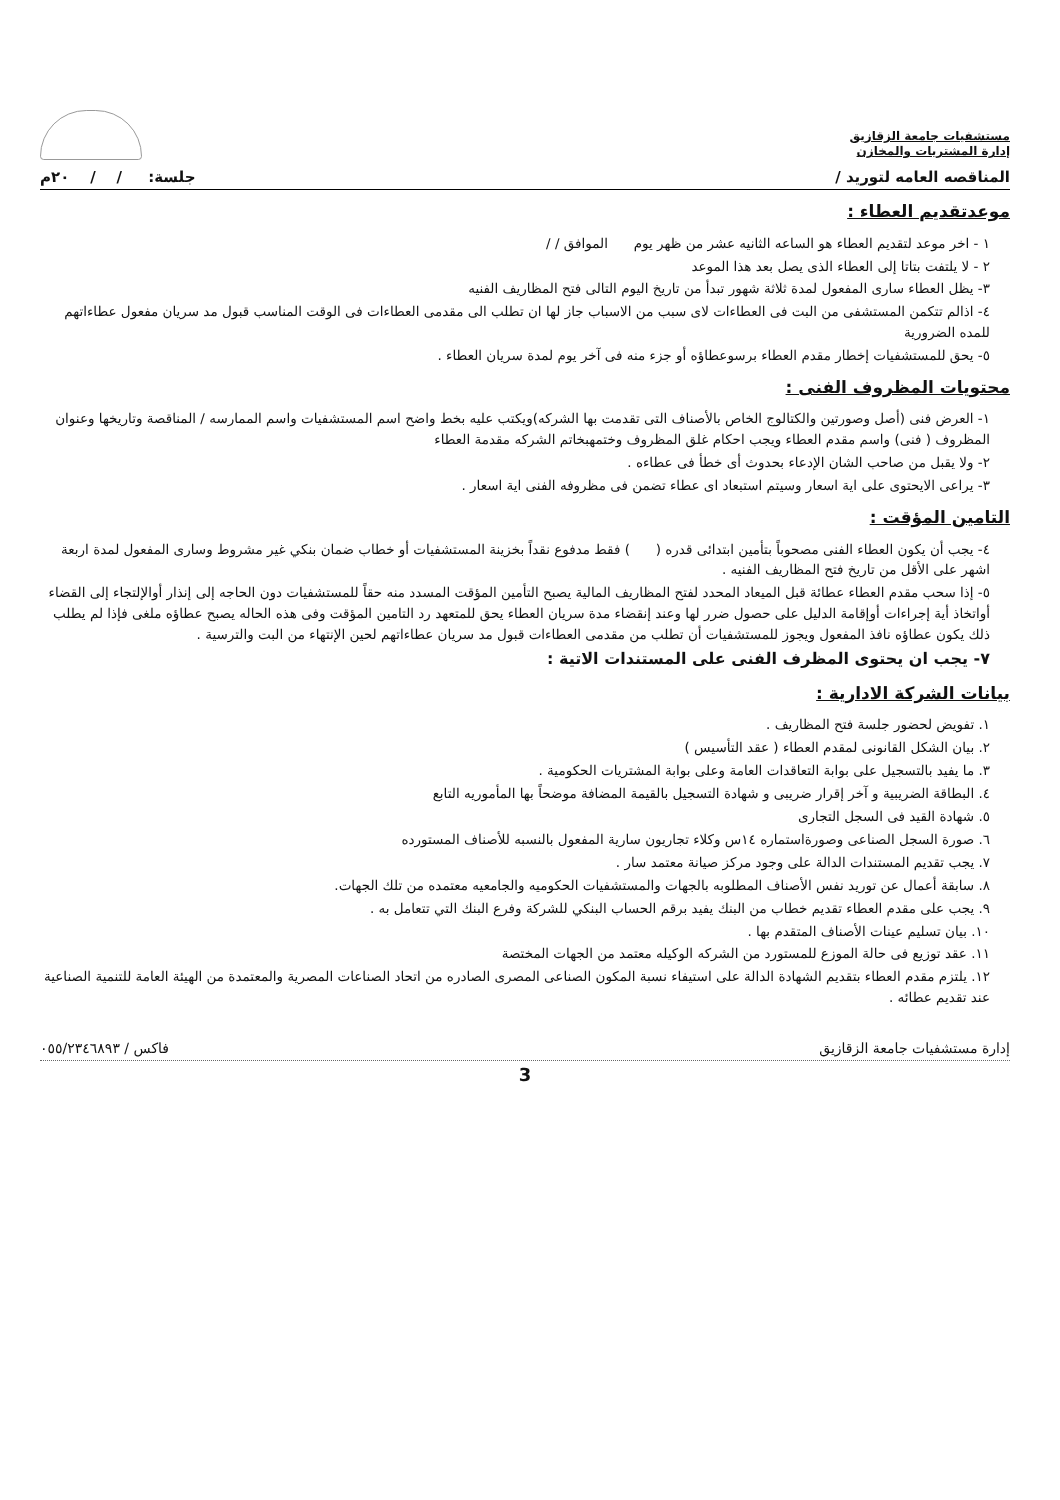مستشفيات جامعة الزقازيق
إدارة المشتريات والمخازن
المناقصه العامه لتوريد / جلسة: / / ٢٠م
موعدتقديم العطاء :
١ - اخر موعد لتقديم العطاء هو الساعه الثانيه عشر من ظهر يوم الموافق / /
٢ - لا يلتفت بتاتا إلى العطاء الذى يصل بعد هذا الموعد
٣- يظل العطاء سارى المفعول لمدة ثلاثة شهور تبدأ من تاريخ اليوم التالى فتح المظاريف الفنيه
٤- اذالم تتكمن المستشفى من البت فى العطاءات لاى سبب من الاسباب جاز لها ان تطلب الى مقدمى العطاءات فى الوقت المناسب قبول مد سريان مفعول عطاءاتهم للمده الضرورية
٥- يحق للمستشفيات إخطار مقدم العطاء برسوعطاؤه أو جزء منه فى آخر يوم لمدة سريان العطاء .
محتويات المظروف الفنى :
١- العرض فنى (أصل وصورتين والكتالوج الخاص بالأصناف التى تقدمت بها الشركه)ويكتب عليه بخط واضح اسم المستشفيات واسم الممارسه / المناقصة وتاريخها وعنوان المظروف ( فنى) واسم مقدم العطاء ويجب احكام غلق المظروف وختمهبخاتم الشركه مقدمة العطاء
٢- ولا يقبل من صاحب الشان الإدعاء بحدوث أى خطأ فى عطاءه .
٣- يراعى الايحتوى على اية اسعار وسيتم استبعاد اى عطاء تضمن فى مظروفه الفنى اية اسعار .
التامين المؤقت :
٤- يجب أن يكون العطاء الفنى مصحوباً بتأمين ابتدائى قدره ( ) فقط مدفوع نقداً بخزينة المستشفيات أو خطاب ضمان بنكي غير مشروط وسارى المفعول لمدة اربعة اشهر على الأقل من تاريخ فتح المظاريف الفنيه .
٥- إذا سحب مقدم العطاء عطائة قبل الميعاد المحدد لفتح المظاريف المالية يصبح التأمين المؤقت المسدد منه حقاً للمستشفيات دون الحاجه إلى إنذار أوالإلتجاء إلى القضاء أواتخاذ أية إجراءات أوإقامة الدليل على حصول ضرر لها وعند إنقضاء مدة سريان العطاء يحق للمتعهد رد التامين المؤقت وفى هذه الحاله يصبح عطاؤه ملغى فإذا لم يطلب ذلك يكون عطاؤه نافذ المفعول ويجوز للمستشفيات أن تطلب من مقدمى العطاءات قبول مد سريان عطاءاتهم لحين الإنتهاء من البت والترسية .
٧- يجب ان يحتوى المظرف الفنى على المستندات الاتية :
بيانات الشركة الادارية :
١. تفويض لحضور جلسة فتح المظاريف .
٢. بيان الشكل القانونى لمقدم العطاء ( عقد التأسيس )
٣. ما يفيد بالتسجيل على بوابة التعاقدات العامة وعلى بوابة المشتريات الحكومية .
٤. البطاقة الضريبية و آخر إقرار ضريبى و شهادة التسجيل بالقيمة المضافة موضحاً بها المأموريه التابع
٥. شهادة القيد فى السجل التجارى
٦. صورة السجل الصناعى وصورةاستماره ١٤س وكلاء تجاريون سارية المفعول بالنسبه للأصناف المستورده
٧. يجب تقديم المستندات الدالة على وجود مركز صيانة معتمد سار .
٨. سابقة أعمال عن توريد نفس الأصناف المطلوبه بالجهات والمستشفيات الحكوميه والجامعيه معتمده من تلك الجهات.
٩. يجب على مقدم العطاء تقديم خطاب من البنك يفيد برقم الحساب البنكي للشركة وفرع البنك التي تتعامل به .
١٠. بيان تسليم عينات الأصناف المتقدم بها .
١١. عقد توزيع فى حالة الموزع للمستورد من الشركه الوكيله معتمد من الجهات المختصة
١٢. يلتزم مقدم العطاء بتقديم الشهادة الدالة على استيفاء نسبة المكون الصناعى المصرى الصادره من اتحاد الصناعات المصرية والمعتمدة من الهيئة العامة للتنمية الصناعية عند تقديم عطائه .
إدارة مستشفيات جامعة الزقازيق فاكس / ٠٥٥/٢٣٤٦٨٩٣
3